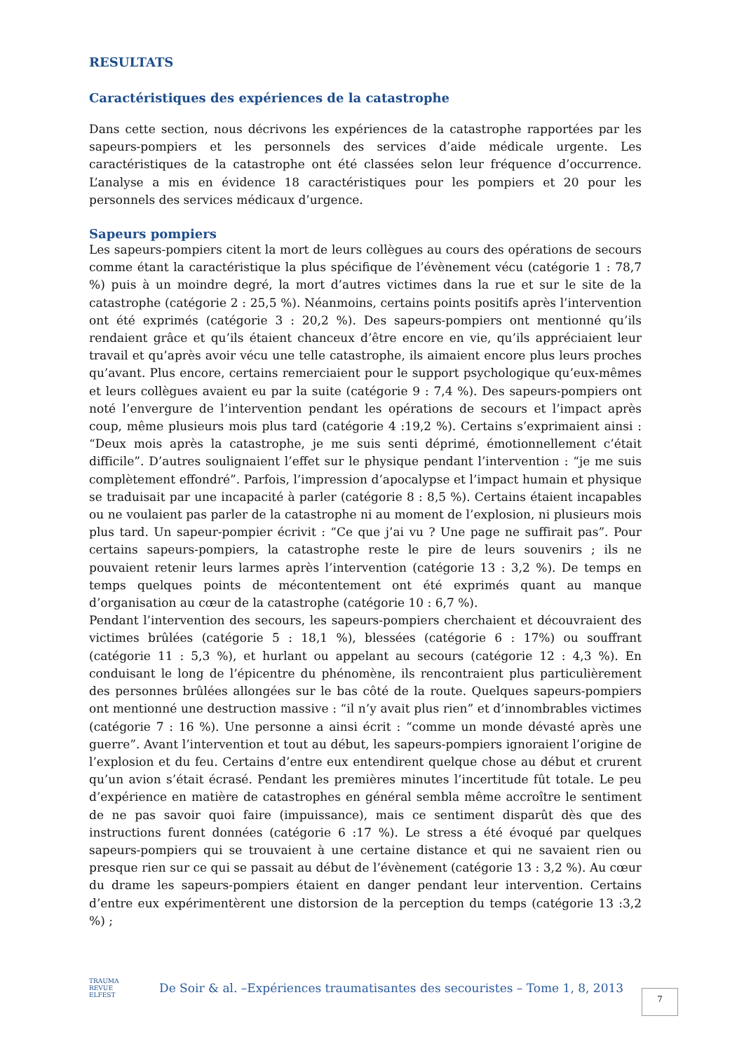RESULTATS
Caractéristiques des expériences de la catastrophe
Dans cette section, nous décrivons les expériences de la catastrophe rapportées par les sapeurs-pompiers et les personnels des services d’aide médicale urgente. Les caractéristiques de la catastrophe ont été classées selon leur fréquence d’occurrence. L’analyse a mis en évidence 18 caractéristiques pour les pompiers et 20 pour les personnels des services médicaux d’urgence.
Sapeurs pompiers
Les sapeurs-pompiers citent la mort de leurs collègues au cours des opérations de secours comme étant la caractéristique la plus spécifique de l’évènement vécu (catégorie 1 : 78,7 %) puis à un moindre degré, la mort d’autres victimes dans la rue et sur le site de la catastrophe (catégorie 2 : 25,5 %). Néanmoins, certains points positifs après l’intervention ont été exprimés (catégorie 3 : 20,2 %). Des sapeurs-pompiers ont mentionné qu’ils rendaient grâce et qu’ils étaient chanceux d’être encore en vie, qu’ils appréciaient leur travail et qu’après avoir vécu une telle catastrophe, ils aimaient encore plus leurs proches qu’avant. Plus encore, certains remerciaient pour le support psychologique qu’eux-mêmes et leurs collègues avaient eu par la suite (catégorie 9 : 7,4 %). Des sapeurs-pompiers ont noté l’envergure de l’intervention pendant les opérations de secours et l’impact après coup, même plusieurs mois plus tard (catégorie 4 :19,2 %). Certains s’exprimaient ainsi : “Deux mois après la catastrophe, je me suis senti déprimé, émotionnellement c’était difficile”. D’autres soulignaient l’effet sur le physique pendant l’intervention : “je me suis complètement effondré”. Parfois, l’impression d’apocalypse et l’impact humain et physique se traduisait par une incapacité à parler (catégorie 8 : 8,5 %). Certains étaient incapables ou ne voulaient pas parler de la catastrophe ni au moment de l’explosion, ni plusieurs mois plus tard. Un sapeur-pompier écrivit : “Ce que j’ai vu ? Une page ne suffirait pas”. Pour certains sapeurs-pompiers, la catastrophe reste le pire de leurs souvenirs ; ils ne pouvaient retenir leurs larmes après l’intervention (catégorie 13 : 3,2 %). De temps en temps quelques points de mécontentement ont été exprimés quant au manque d’organisation au cœur de la catastrophe (catégorie 10 : 6,7 %).
Pendant l’intervention des secours, les sapeurs-pompiers cherchaient et découvraient des victimes brûlées (catégorie 5 : 18,1 %), blessées (catégorie 6 : 17%) ou souffrant (catégorie 11 : 5,3 %), et hurlant ou appelant au secours (catégorie 12 : 4,3 %). En conduisant le long de l’épicentre du phénomène, ils rencontraient plus particulièrement des personnes brûlées allongées sur le bas côté de la route. Quelques sapeurs-pompiers ont mentionné une destruction massive : “il n’y avait plus rien” et d’innombrables victimes (catégorie 7 : 16 %). Une personne a ainsi écrit : “comme un monde dévasté après une guerre”. Avant l’intervention et tout au début, les sapeurs-pompiers ignoraient l’origine de l’explosion et du feu. Certains d’entre eux entendirent quelque chose au début et crurent qu’un avion s’était écrasé. Pendant les premières minutes l’incertitude fût totale. Le peu d’expérience en matière de catastrophes en général sembla même accroître le sentiment de ne pas savoir quoi faire (impuissance), mais ce sentiment disparût dès que des instructions furent données (catégorie 6 :17 %). Le stress a été évoqué par quelques sapeurs-pompiers qui se trouvaient à une certaine distance et qui ne savaient rien ou presque rien sur ce qui se passait au début de l’évènement (catégorie 13 : 3,2 %). Au cœur du drame les sapeurs-pompiers étaient en danger pendant leur intervention. Certains d’entre eux expérimentèrent une distorsion de la perception du temps (catégorie 13 :3,2 %) ;
TRAUMA
REVUE
ELFEST
De Soir & al. –Expériences traumatisantes des secouristes – Tome 1, 8, 2013
7